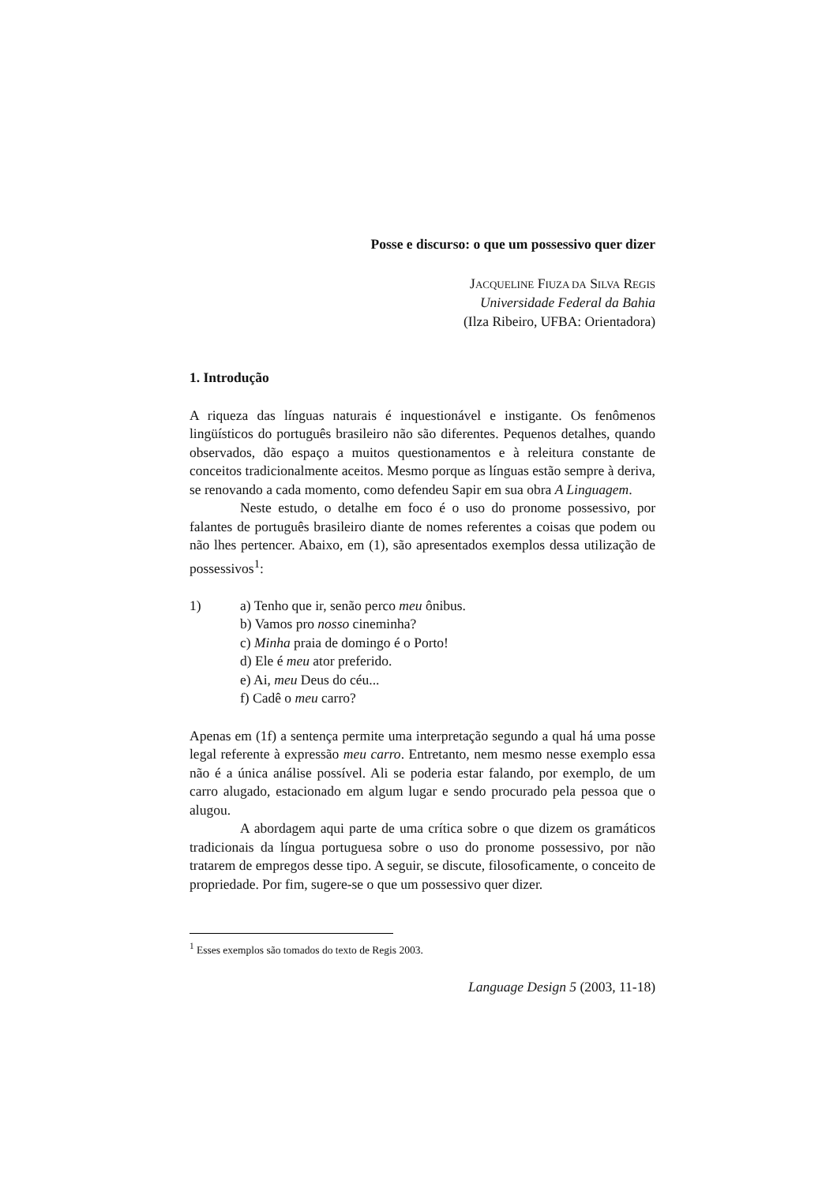Posse e discurso: o que um possessivo quer dizer
JACQUELINE FIUZA DA SILVA REGIS
Universidade Federal da Bahia
(Ilza Ribeiro, UFBA: Orientadora)
1. Introdução
A riqueza das línguas naturais é inquestionável e instigante. Os fenômenos lingüísticos do português brasileiro não são diferentes. Pequenos detalhes, quando observados, dão espaço a muitos questionamentos e à releitura constante de conceitos tradicionalmente aceitos. Mesmo porque as línguas estão sempre à deriva, se renovando a cada momento, como defendeu Sapir em sua obra A Linguagem.
Neste estudo, o detalhe em foco é o uso do pronome possessivo, por falantes de português brasileiro diante de nomes referentes a coisas que podem ou não lhes pertencer. Abaixo, em (1), são apresentados exemplos dessa utilização de possessivos<sup>1</sup>:
1) a) Tenho que ir, senão perco meu ônibus.
b) Vamos pro nosso cineminha?
c) Minha praia de domingo é o Porto!
d) Ele é meu ator preferido.
e) Ai, meu Deus do céu...
f) Cadê o meu carro?
Apenas em (1f) a sentença permite uma interpretação segundo a qual há uma posse legal referente à expressão meu carro. Entretanto, nem mesmo nesse exemplo essa não é a única análise possível. Ali se poderia estar falando, por exemplo, de um carro alugado, estacionado em algum lugar e sendo procurado pela pessoa que o alugou.
A abordagem aqui parte de uma crítica sobre o que dizem os gramáticos tradicionais da língua portuguesa sobre o uso do pronome possessivo, por não tratarem de empregos desse tipo. A seguir, se discute, filosoficamente, o conceito de propriedade. Por fim, sugere-se o que um possessivo quer dizer.
<sup>1</sup> Esses exemplos são tomados do texto de Regis 2003.
Language Design 5 (2003, 11-18)